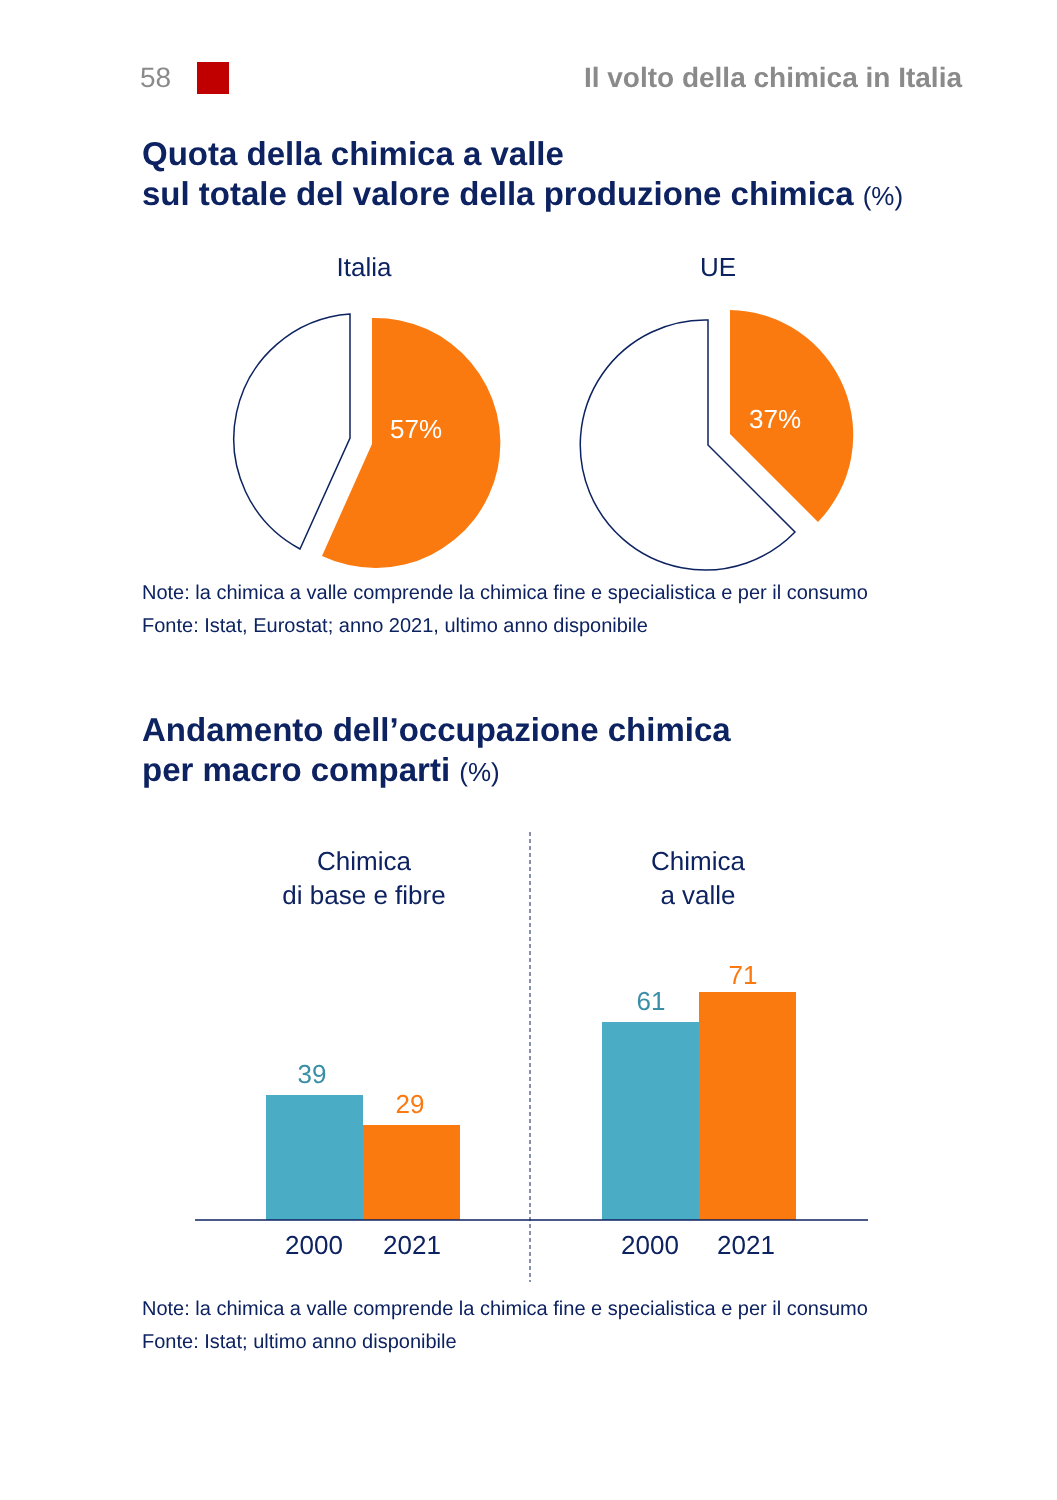58
Il volto della chimica in Italia
Quota della chimica a valle
sul totale del valore della produzione chimica (%)
Italia
UE
57%
37%
Note: la chimica a valle comprende la chimica fine e specialistica e per il consumo
Fonte: Istat, Eurostat; anno 2021, ultimo anno disponibile
Andamento dell’occupazione chimica
per macro comparti (%)
Chimica
di base e fibre
Chimica
a valle
39
29
61
71
2000
2021
2000
2021
Note: la chimica a valle comprende la chimica fine e specialistica e per il consumo
Fonte: Istat; ultimo anno disponibile